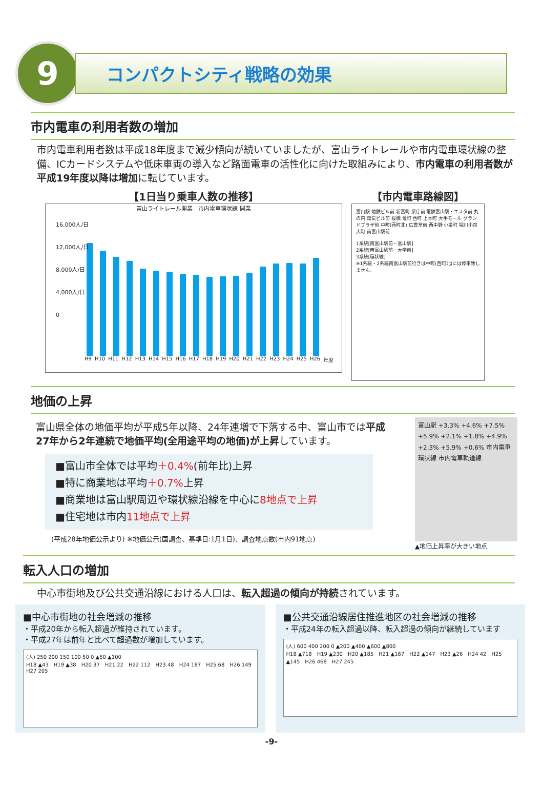9
コンパクトシティ戦略の効果
市内電車の利用者数の増加
市内電車利用者数は平成18年度まで減少傾向が続いていましたが、富山ライトレールや市内電車環状線の整備、ICカードシステムや低床車両の導入など路面電車の活性化に向けた取組みにより、市内電車の利用者数が平成19年度以降は増加に転じています。
【1日当り乗車人数の推移】
富山ライトレール開業　市内電車環状線 開業
16,000人/日
12,000人/日
8,000人/日
4,000人/日
0
H9 H10 H11 H12 H13 H14 H15 H16 H17 H18 H19 H20 H21 H22 H23 H24 H25 H26 年度
【市内電車路線図】
富山駅 地鉄ビル前 新富町 県庁前 電鉄富山駅・エスタ前 丸の内 電気ビル前 桜橋 荒町 西町 上本町 大手モール グランドプラザ前 中町(西町北) 広貫堂前 西中野 小泉町 堀川小泉 大町 南富山駅前
1系統[南富山駅前－富山駅]
2系統[南富山駅前－大学前]
3系統[環状線]
※1系統・2系統南富山駅前行きは中町(西町北)には停車致しません。
地価の上昇
富山県全体の地価平均が平成5年以降、24年連増で下落する中、富山市では平成27年から2年連続で地価平均(全用途平均の地価)が上昇しています。
■富山市全体では平均＋0.4%(前年比)上昇
■特に商業地は平均＋0.7% 上昇
■商業地は富山駅周辺や環状線沿線を中心に8地点で上昇
■住宅地は市内11地点で上昇
(平成28年地価公示より) ※地価公示(国調査、基準日:1月1日)、調査地点数(市内91地点)
富山駅 +3.3% +4.6% +7.5% +5.9% +2.1% +1.8% +4.9% +2.3% +5.9% +0.6% 市内電車環状線 市内電車軌道線
▲地価上昇率が大きい地点
転入人口の増加
中心市街地及び公共交通沿線における人口は、転入超過の傾向が持続されています。
■中心市街地の社会増減の推移
・平成20年から転入超過が維持されています。
・平成27年は前年と比べて超過数が増加しています。
(人) 250 200 150 100 50 0 ▲50 ▲100
H18 ▲43　H19 ▲38　H20 37　H21 22　H22 112　H23 48　H24 187　H25 68　H26 149　H27 205
■公共交通沿線居住推進地区の社会増減の推移
・平成24年の転入超過以降、転入超過の傾向が継続しています
(人) 600 400 200 0 ▲200 ▲400 ▲600 ▲800
H18 ▲718　H19 ▲230　H20 ▲185　H21 ▲167　H22 ▲147　H23 ▲26　H24 42　H25 ▲145　H26 468　H27 245
-9-